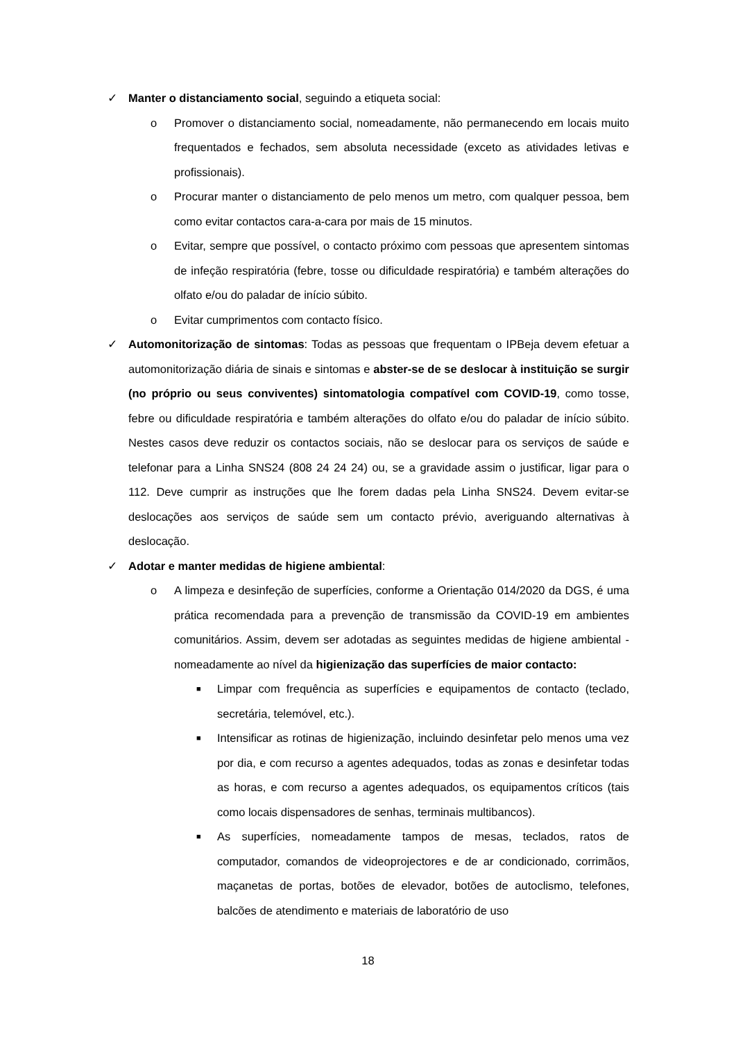✓ Manter o distanciamento social, seguindo a etiqueta social:
o Promover o distanciamento social, nomeadamente, não permanecendo em locais muito frequentados e fechados, sem absoluta necessidade (exceto as atividades letivas e profissionais).
o Procurar manter o distanciamento de pelo menos um metro, com qualquer pessoa, bem como evitar contactos cara-a-cara por mais de 15 minutos.
o Evitar, sempre que possível, o contacto próximo com pessoas que apresentem sintomas de infeção respiratória (febre, tosse ou dificuldade respiratória) e também alterações do olfato e/ou do paladar de início súbito.
o Evitar cumprimentos com contacto físico.
✓ Automonitorização de sintomas: Todas as pessoas que frequentam o IPBeja devem efetuar a automonitorização diária de sinais e sintomas e abster-se de se deslocar à instituição se surgir (no próprio ou seus conviventes) sintomatologia compatível com COVID-19, como tosse, febre ou dificuldade respiratória e também alterações do olfato e/ou do paladar de início súbito. Nestes casos deve reduzir os contactos sociais, não se deslocar para os serviços de saúde e telefonar para a Linha SNS24 (808 24 24 24) ou, se a gravidade assim o justificar, ligar para o 112. Deve cumprir as instruções que lhe forem dadas pela Linha SNS24. Devem evitar-se deslocações aos serviços de saúde sem um contacto prévio, averiguando alternativas à deslocação.
✓ Adotar e manter medidas de higiene ambiental:
o A limpeza e desinfeção de superfícies, conforme a Orientação 014/2020 da DGS, é uma prática recomendada para a prevenção de transmissão da COVID-19 em ambientes comunitários. Assim, devem ser adotadas as seguintes medidas de higiene ambiental - nomeadamente ao nível da higienização das superfícies de maior contacto:
■ Limpar com frequência as superfícies e equipamentos de contacto (teclado, secretária, telemóvel, etc.).
■ Intensificar as rotinas de higienização, incluindo desinfetar pelo menos uma vez por dia, e com recurso a agentes adequados, todas as zonas e desinfetar todas as horas, e com recurso a agentes adequados, os equipamentos críticos (tais como locais dispensadores de senhas, terminais multibancos).
■ As superfícies, nomeadamente tampos de mesas, teclados, ratos de computador, comandos de videoprojectores e de ar condicionado, corrimãos, maçanetas de portas, botões de elevador, botões de autoclismo, telefones, balcões de atendimento e materiais de laboratório de uso
18